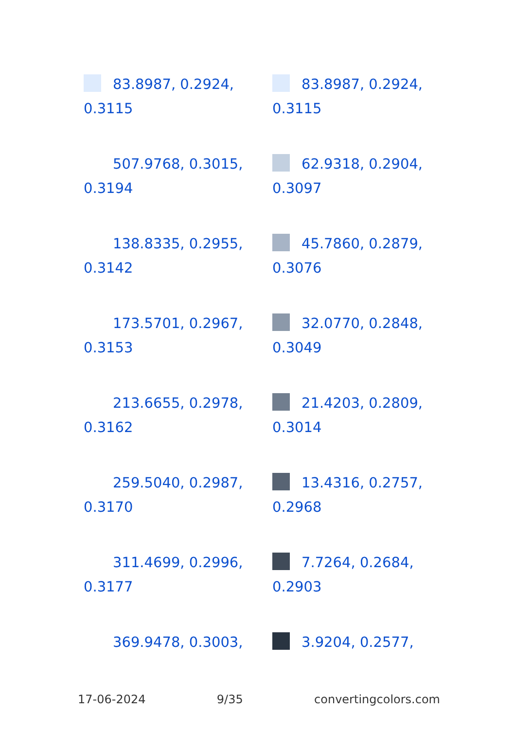83.8987, 0.2924,
0.3115
83.8987, 0.2924,
0.3115
507.9768, 0.3015,
0.3194
62.9318, 0.2904,
0.3097
138.8335, 0.2955,
0.3142
45.7860, 0.2879,
0.3076
173.5701, 0.2967,
0.3153
32.0770, 0.2848,
0.3049
213.6655, 0.2978,
0.3162
21.4203, 0.2809,
0.3014
259.5040, 0.2987,
0.3170
13.4316, 0.2757,
0.2968
311.4699, 0.2996,
0.3177
7.7264, 0.2684,
0.2903
369.9478, 0.3003,
3.9204, 0.2577,
17-06-2024 9/35 convertingcolors.com